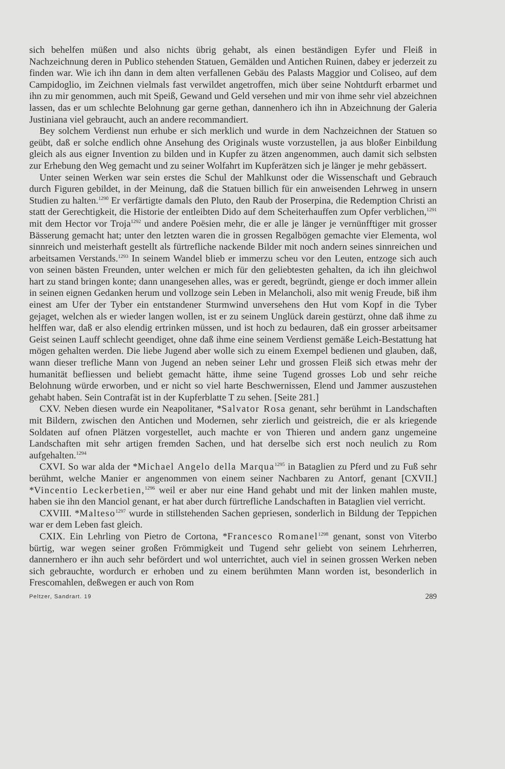sich behelfen müßen und also nichts übrig gehabt, als einen beständigen Eyfer und Fleiß in Nachzeichnung deren in Publico stehenden Statuen, Gemälden und Antichen Ruinen, dabey er jederzeit zu finden war. Wie ich ihn dann in dem alten verfallenen Gebäu des Palasts Maggior und Coliseo, auf dem Campidoglio, im Zeichnen vielmals fast verwildet angetroffen, mich über seine Nohtdurft erbarmet und ihn zu mir genommen, auch mit Speiß, Gewand und Geld versehen und mir von ihme sehr viel abzeichnen lassen, das er um schlechte Belohnung gar gerne gethan, dannenhero ich ihn in Abzeichnung der Galeria Justiniana viel gebraucht, auch an andere recommandiert.
Bey solchem Verdienst nun erhube er sich merklich und wurde in dem Nachzeichnen der Statuen so geübt, daß er solche endlich ohne Ansehung des Originals wuste vorzustellen, ja aus bloßer Einbildung gleich als aus eigner Invention zu bilden und in Kupfer zu ätzen angenommen, auch damit sich selbsten zur Erhebung den Weg gemacht und zu seiner Wolfahrt im Kupferätzen sich je länger je mehr gebässert.
Unter seinen Werken war sein erstes die Schul der Mahlkunst oder die Wissenschaft und Gebrauch durch Figuren gebildet, in der Meinung, daß die Statuen billich für ein anweisenden Lehrweg in unsern Studien zu halten.<sup>1290</sup> Er verfärtigte damals den Pluto, den Raub der Proserpina, die Redemption Christi an statt der Gerechtigkeit, die Historie der entleibten Dido auf dem Scheiterhauffen zum Opfer verblichen,<sup>1291</sup> mit dem Hector vor Troja<sup>1292</sup> und andere Poësien mehr, die er alle je länger je vernünfftiger mit grosser Bässerung gemacht hat; unter den letzten waren die in grossen Regalbögen gemachte vier Elementa, wol sinnreich und meisterhaft gestellt als fürtrefliche nackende Bilder mit noch andern seines sinnreichen und arbeitsamen Verstands.<sup>1293</sup> In seinem Wandel blieb er immerzu scheu vor den Leuten, entzoge sich auch von seinen bästen Freunden, unter welchen er mich für den geliebtesten gehalten, da ich ihn gleichwol hart zu stand bringen konte; dann unangesehen alles, was er geredt, begründt, gienge er doch immer allein in seinen eignen Gedanken herum und vollzoge sein Leben in Melancholi, also mit wenig Freude, biß ihm einest am Ufer der Tyber ein entstandener Sturmwind unversehens den Hut vom Kopf in die Tyber gejaget, welchen als er wieder langen wollen, ist er zu seinem Unglück darein gestürzt, ohne daß ihme zu helffen war, daß er also elendig ertrinken müssen, und ist hoch zu bedauren, daß ein grosser arbeitsamer Geist seinen Lauff schlecht geendiget, ohne daß ihme eine seinem Verdienst gemäße Leich-Bestattung hat mögen gehalten werden. Die liebe Jugend aber wolle sich zu einem Exempel bedienen und glauben, daß, wann dieser trefliche Mann von Jugend an neben seiner Lehr und grossen Fleiß sich etwas mehr der humanität befliessen und beliebt gemacht hätte, ihme seine Tugend grosses Lob und sehr reiche Belohnung würde erworben, und er nicht so viel harte Beschwernissen, Elend und Jammer auszustehen gehabt haben. Sein Contrafät ist in der Kupferblatte T zu sehen. [Seite 281.]
CXV. Neben diesen wurde ein Neapolitaner, *Salvator Rosa genant, sehr berühmt in Landschaften mit Bildern, zwischen den Antichen und Modernen, sehr zierlich und geistreich, die er als kriegende Soldaten auf ofnen Plätzen vorgestellet, auch machte er von Thieren und andern ganz ungemeine Landschaften mit sehr artigen fremden Sachen, und hat derselbe sich erst noch neulich zu Rom aufgehalten.<sup>1294</sup>
CXVI. So war alda der *Michael Angelo della Marqua<sup>1295</sup> in Bataglien zu Pferd und zu Fuß sehr berühmt, welche Manier er angenommen von einem seiner Nachbaren zu Antorf, genant [CXVII.] *Vincentio Leckerbetien,<sup>1296</sup> weil er aber nur eine Hand gehabt und mit der linken mahlen muste, haben sie ihn den Manciol genant, er hat aber durch fürtrefliche Landschaften in Bataglien viel verricht.
CXVIII. *Malteso<sup>1297</sup> wurde in stillstehenden Sachen gepriesen, sonderlich in Bildung der Teppichen war er dem Leben fast gleich.
CXIX. Ein Lehrling von Pietro de Cortona, *Francesco Romanel<sup>1298</sup> genant, sonst von Viterbo bürtig, war wegen seiner großen Frömmigkeit und Tugend sehr geliebt von seinem Lehrherren, dannernhero er ihn auch sehr befördert und wol unterrichtet, auch viel in seinen grossen Werken neben sich gebrauchte, wordurch er erhoben und zu einem berühmten Mann worden ist, besonderlich in Frescomahlen, deßwegen er auch von Rom
Peltzer, Sandrart. 19 289